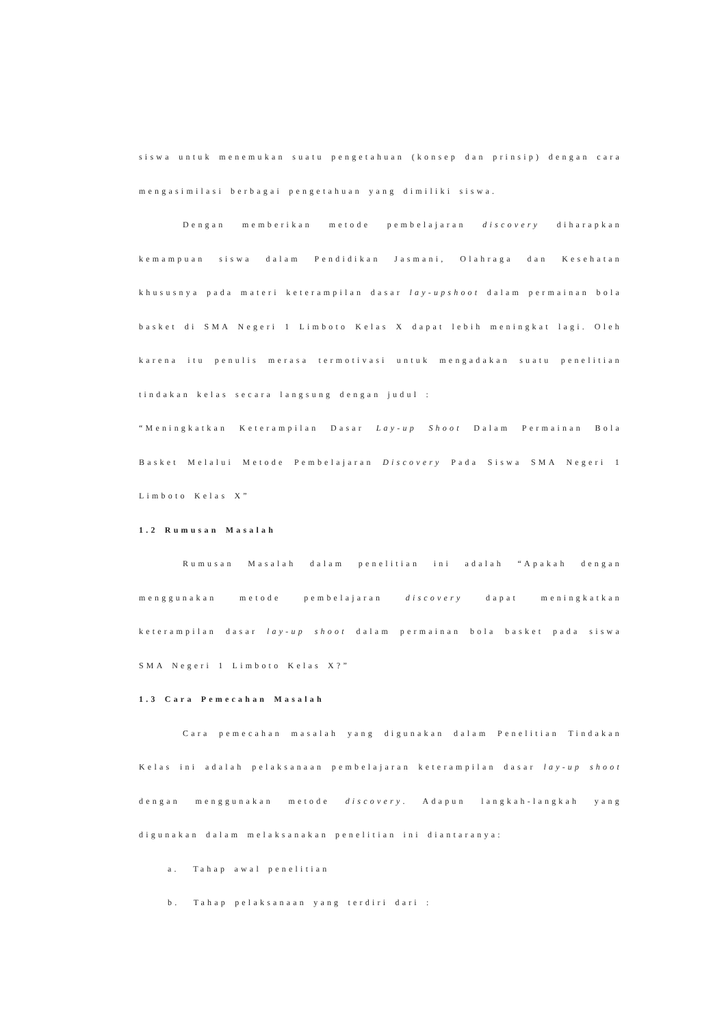siswa untuk menemukan suatu pengetahuan (konsep dan prinsip) dengan cara mengasimilasi berbagai pengetahuan yang dimiliki siswa.
Dengan memberikan metode pembelajaran discovery diharapkan kemampuan siswa dalam Pendidikan Jasmani, Olahraga dan Kesehatan khususnya pada materi keterampilan dasar lay-upshoot dalam permainan bola basket di SMA Negeri 1 Limboto Kelas X dapat lebih meningkat lagi. Oleh karena itu penulis merasa termotivasi untuk mengadakan suatu penelitian tindakan kelas secara langsung dengan judul :
“Meningkatkan Keterampilan Dasar Lay-up Shoot Dalam Permainan Bola Basket Melalui Metode Pembelajaran Discovery Pada Siswa SMA Negeri 1 Limboto Kelas X”
1.2 Rumusan Masalah
Rumusan Masalah dalam penelitian ini adalah “Apakah dengan menggunakan metode pembelajaran discovery dapat meningkatkan keterampilan dasar lay-up shoot dalam permainan bola basket pada siswa SMA Negeri 1 Limboto Kelas X?”
1.3 Cara Pemecahan Masalah
Cara pemecahan masalah yang digunakan dalam Penelitian Tindakan Kelas ini adalah pelaksanaan pembelajaran keterampilan dasar lay-up shoot dengan menggunakan metode discovery. Adapun langkah-langkah yang digunakan dalam melaksanakan penelitian ini diantaranya:
a. Tahap awal penelitian
b. Tahap pelaksanaan yang terdiri dari :